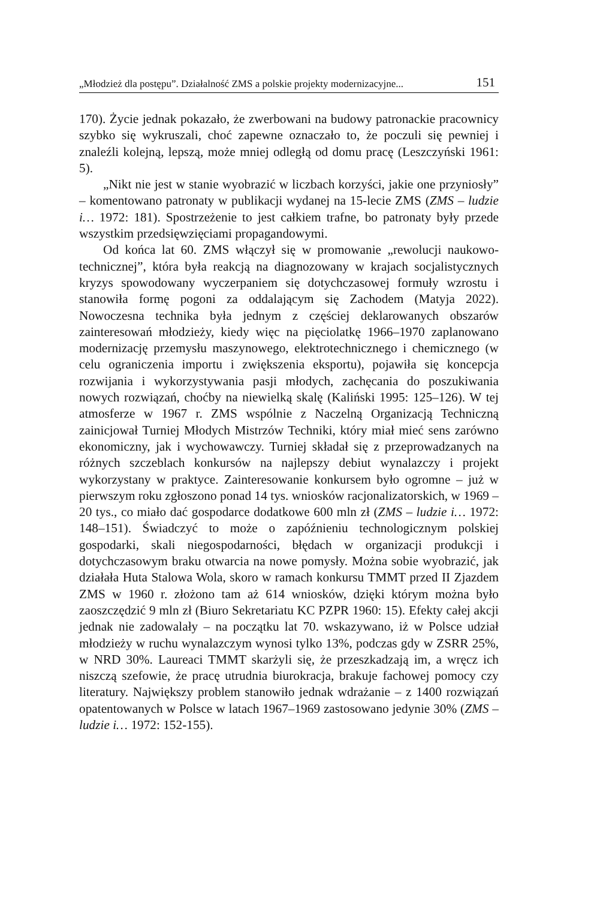„Młodzież dla postępu”. Działalność ZMS a polskie projekty modernizacyjne... 151
170). Życie jednak pokazało, że zwerbowani na budowy patronackie pracownicy szybko się wykruszali, choć zapewne oznaczało to, że poczuli się pewniej i znaleźli kolejną, lepszą, może mniej odległą od domu pracę (Leszczyński 1961: 5).
„Nikt nie jest w stanie wyobrazić w liczbach korzyści, jakie one przyniosły” – komentowano patronaty w publikacji wydanej na 15-lecie ZMS (ZMS – ludzie i… 1972: 181). Spostrzeżenie to jest całkiem trafne, bo patronaty były przede wszystkim przedsięwzięciami propagandowymi.
Od końca lat 60. ZMS włączył się w promowanie „rewolucji naukowo-technicznej”, która była reakcją na diagnozowany w krajach socjalistycznych kryzys spowodowany wyczerpaniem się dotychczasowej formuły wzrostu i stanowiła formę pogoni za oddalającym się Zachodem (Matyja 2022). Nowoczesna technika była jednym z częściej deklarowanych obszarów zainteresowań młodzieży, kiedy więc na pięciolatkę 1966–1970 zaplanowano modernizację przemysłu maszynowego, elektrotechnicznego i chemicznego (w celu ograniczenia importu i zwiększenia eksportu), pojawiła się koncepcja rozwijania i wykorzystywania pasji młodych, zachęcania do poszukiwania nowych rozwiązań, choćby na niewielką skalę (Kaliński 1995: 125–126). W tej atmosferze w 1967 r. ZMS wspólnie z Naczelną Organizacją Techniczną zainicjował Turniej Młodych Mistrzów Techniki, który miał mieć sens zarówno ekonomiczny, jak i wychowawczy. Turniej składał się z przeprowadzanych na różnych szczeblach konkursów na najlepszy debiut wynalazczy i projekt wykorzystany w praktyce. Zainteresowanie konkursem było ogromne – już w pierwszym roku zgłoszono ponad 14 tys. wniosków racjonalizatorskich, w 1969 – 20 tys., co miało dać gospodarce dodatkowe 600 mln zł (ZMS – ludzie i… 1972: 148–151). Świadczyć to może o zapóźnieniu technologicznym polskiej gospodarki, skali niegospodarności, błędach w organizacji produkcji i dotychczasowym braku otwarcia na nowe pomysły. Można sobie wyobrazić, jak działała Huta Stalowa Wola, skoro w ramach konkursu TMMT przed II Zjazdem ZMS w 1960 r. złożono tam aż 614 wniosków, dzięki którym można było zaoszczędzić 9 mln zł (Biuro Sekretariatu KC PZPR 1960: 15). Efekty całej akcji jednak nie zadowalały – na początku lat 70. wskazywano, iż w Polsce udział młodzieży w ruchu wynalazczym wynosi tylko 13%, podczas gdy w ZSRR 25%, w NRD 30%. Laureaci TMMT skarżyli się, że przeszkadzają im, a wręcz ich niszczą szefowie, że pracę utrudnia biurokracja, brakuje fachowej pomocy czy literatury. Największy problem stanowiło jednak wdrażanie – z 1400 rozwiązań opatentowanych w Polsce w latach 1967–1969 zastosowano jedynie 30% (ZMS – ludzie i… 1972: 152-155).